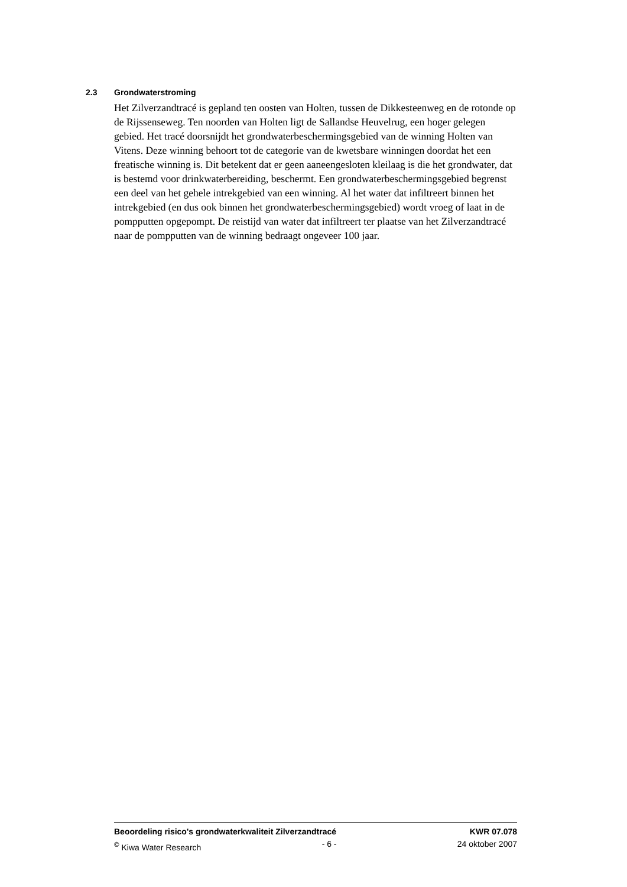2.3 Grondwaterstroming
Het Zilverzandtracé is gepland ten oosten van Holten, tussen de Dikkesteenweg en de rotonde op de Rijssenseweg. Ten noorden van Holten ligt de Sallandse Heuvelrug, een hoger gelegen gebied. Het tracé doorsnijdt het grondwaterbeschermingsgebied van de winning Holten van Vitens. Deze winning behoort tot de categorie van de kwetsbare winningen doordat het een freatische winning is. Dit betekent dat er geen aaneengesloten kleilaag is die het grondwater, dat is bestemd voor drinkwaterbereiding, beschermt. Een grondwaterbeschermingsgebied begrenst een deel van het gehele intrekgebied van een winning. Al het water dat infiltreert binnen het intrekgebied (en dus ook binnen het grondwaterbeschermingsgebied) wordt vroeg of laat in de pompputten opgepompt. De reistijd van water dat infiltreert ter plaatse van het Zilverzandtracé naar de pompputten van de winning bedraagt ongeveer 100 jaar.
Beoordeling risico's grondwaterkwaliteit Zilverzandtracé KWR 07.078
<sup>©</sup> Kiwa Water Research - 6 - 24 oktober 2007